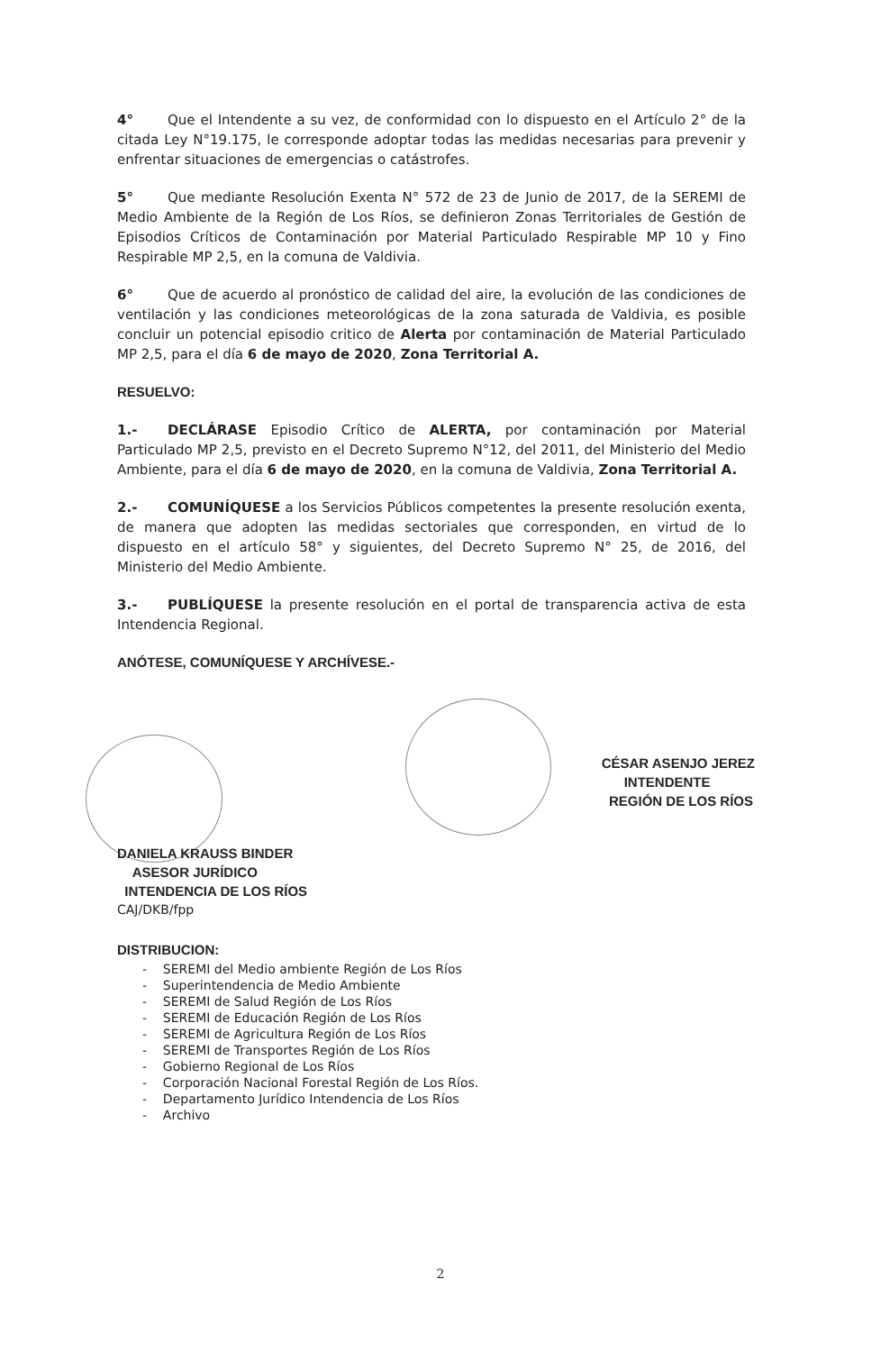4° Que el Intendente a su vez, de conformidad con lo dispuesto en el Artículo 2° de la citada Ley N°19.175, le corresponde adoptar todas las medidas necesarias para prevenir y enfrentar situaciones de emergencias o catástrofes.
5° Que mediante Resolución Exenta N° 572 de 23 de Junio de 2017, de la SEREMI de Medio Ambiente de la Región de Los Ríos, se definieron Zonas Territoriales de Gestión de Episodios Críticos de Contaminación por Material Particulado Respirable MP 10 y Fino Respirable MP 2,5, en la comuna de Valdivia.
6° Que de acuerdo al pronóstico de calidad del aire, la evolución de las condiciones de ventilación y las condiciones meteorológicas de la zona saturada de Valdivia, es posible concluir un potencial episodio critico de Alerta por contaminación de Material Particulado MP 2,5, para el día 6 de mayo de 2020, Zona Territorial A.
RESUELVO:
1.- DECLÁRASE Episodio Crítico de ALERTA, por contaminación por Material Particulado MP 2,5, previsto en el Decreto Supremo N°12, del 2011, del Ministerio del Medio Ambiente, para el día 6 de mayo de 2020, en la comuna de Valdivia, Zona Territorial A.
2.- COMUNÍQUESE a los Servicios Públicos competentes la presente resolución exenta, de manera que adopten las medidas sectoriales que corresponden, en virtud de lo dispuesto en el artículo 58° y siguientes, del Decreto Supremo N° 25, de 2016, del Ministerio del Medio Ambiente.
3.- PUBLÍQUESE la presente resolución en el portal de transparencia activa de esta Intendencia Regional.
ANÓTESE, COMUNÍQUESE Y ARCHÍVESE.-
DANIELA KRAUSS BINDER
ASESOR JURÍDICO
INTENDENCIA DE LOS RÍOS
CÉSAR ASENJO JEREZ
INTENDENTE
REGIÓN DE LOS RÍOS
CAJ/DKB/fpp
DISTRIBUCION:
- SEREMI del Medio ambiente Región de Los Ríos
- Superintendencia de Medio Ambiente
- SEREMI de Salud Región de Los Ríos
- SEREMI de Educación Región de Los Ríos
- SEREMI de Agricultura Región de Los Ríos
- SEREMI de Transportes Región de Los Ríos
- Gobierno Regional de Los Ríos
- Corporación Nacional Forestal Región de Los Ríos.
- Departamento Jurídico Intendencia de Los Ríos
- Archivo
2